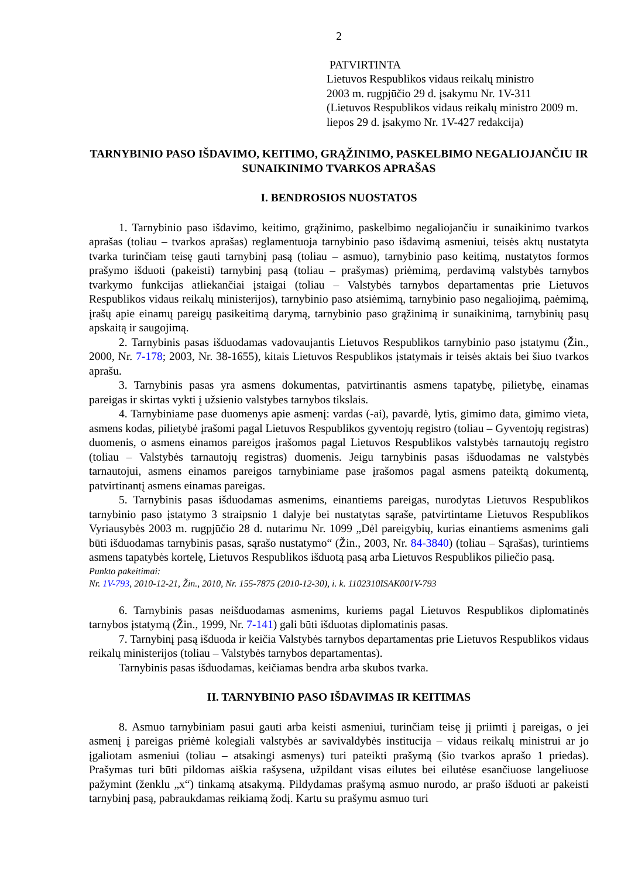2
PATVIRTINTA
Lietuvos Respublikos vidaus reikalų ministro
2003 m. rugpjūčio 29 d. įsakymu Nr. 1V-311
(Lietuvos Respublikos vidaus reikalų ministro 2009 m. liepos 29 d. įsakymo Nr. 1V-427 redakcija)
TARNYBINIO PASO IŠDAVIMO, KEITIMO, GRĄŽINIMO, PASKELBIMO NEGALIOJANČIU IR SUNAIKINIMO TVARKOS APRAŠAS
I. BENDROSIOS NUOSTATOS
1. Tarnybinio paso išdavimo, keitimo, grąžinimo, paskelbimo negaliojančiu ir sunaikinimo tvarkos aprašas (toliau – tvarkos aprašas) reglamentuoja tarnybinio paso išdavimą asmeniui, teisės aktų nustatyta tvarka turinčiam teisę gauti tarnybinį pasą (toliau – asmuo), tarnybinio paso keitimą, nustatytos formos prašymo išduoti (pakeisti) tarnybinį pasą (toliau – prašymas) priėmimą, perdavimą valstybės tarnybos tvarkymo funkcijas atliekančiai įstaigai (toliau – Valstybės tarnybos departamentas prie Lietuvos Respublikos vidaus reikalų ministerijos), tarnybinio paso atsiėmimą, tarnybinio paso negaliojimą, paėmimą, įrašų apie einamų pareigų pasikeitimą darymą, tarnybinio paso grąžinimą ir sunaikinimą, tarnybinių pasų apskaitą ir saugojimą.
2. Tarnybinis pasas išduodamas vadovaujantis Lietuvos Respublikos tarnybinio paso įstatymu (Žin., 2000, Nr. 7-178; 2003, Nr. 38-1655), kitais Lietuvos Respublikos įstatymais ir teisės aktais bei šiuo tvarkos aprašu.
3. Tarnybinis pasas yra asmens dokumentas, patvirtinantis asmens tapatybę, pilietybę, einamas pareigas ir skirtas vykti į užsienio valstybes tarnybos tikslais.
4. Tarnybiniame pase duomenys apie asmenį: vardas (-ai), pavardė, lytis, gimimo data, gimimo vieta, asmens kodas, pilietybė įrašomi pagal Lietuvos Respublikos gyventojų registro (toliau – Gyventojų registras) duomenis, o asmens einamos pareigos įrašomos pagal Lietuvos Respublikos valstybės tarnautojų registro (toliau – Valstybės tarnautojų registras) duomenis. Jeigu tarnybinis pasas išduodamas ne valstybės tarnautojui, asmens einamos pareigos tarnybiniame pase įrašomos pagal asmens pateiktą dokumentą, patvirtinantį asmens einamas pareigas.
5. Tarnybinis pasas išduodamas asmenims, einantiems pareigas, nurodytas Lietuvos Respublikos tarnybinio paso įstatymo 3 straipsnio 1 dalyje bei nustatytas sąraše, patvirtintame Lietuvos Respublikos Vyriausybės 2003 m. rugpjūčio 28 d. nutarimu Nr. 1099 „Dėl pareigybių, kurias einantiems asmenims gali būti išduodamas tarnybinis pasas, sąrašo nustatymo“ (Žin., 2003, Nr. 84-3840) (toliau – Sąrašas), turintiems asmens tapatybės kortelę, Lietuvos Respublikos išduotą pasą arba Lietuvos Respublikos piliečio pasą.
Punkto pakeitimai:
Nr. 1V-793, 2010-12-21, Žin., 2010, Nr. 155-7875 (2010-12-30), i. k. 1102310ISAK001V-793
6. Tarnybinis pasas neišduodamas asmenims, kuriems pagal Lietuvos Respublikos diplomatinės tarnybos įstatymą (Žin., 1999, Nr. 7-141) gali būti išduotas diplomatinis pasas.
7. Tarnybinį pasą išduoda ir keičia Valstybės tarnybos departamentas prie Lietuvos Respublikos vidaus reikalų ministerijos (toliau – Valstybės tarnybos departamentas).
Tarnybinis pasas išduodamas, keičiamas bendra arba skubos tvarka.
II. TARNYBINIO PASO IŠDAVIMAS IR KEITIMAS
8. Asmuo tarnybiniam pasui gauti arba keisti asmeniui, turinčiam teisę jį priimti į pareigas, o jei asmenį į pareigas priėmė kolegiali valstybės ar savivaldybės institucija – vidaus reikalų ministrui ar jo įgaliotam asmeniui (toliau – atsakingi asmenys) turi pateikti prašymą (šio tvarkos aprašo 1 priedas). Prašymas turi būti pildomas aiškia rašysena, užpildant visas eilutes bei eilutėse esančiuose langeliuose pažymint (ženklu „x“) tinkamą atsakymą. Pildydamas prašymą asmuo nurodo, ar prašo išduoti ar pakeisti tarnybinį pasą, pabraukdamas reikiamą žodį. Kartu su prašymu asmuo turi